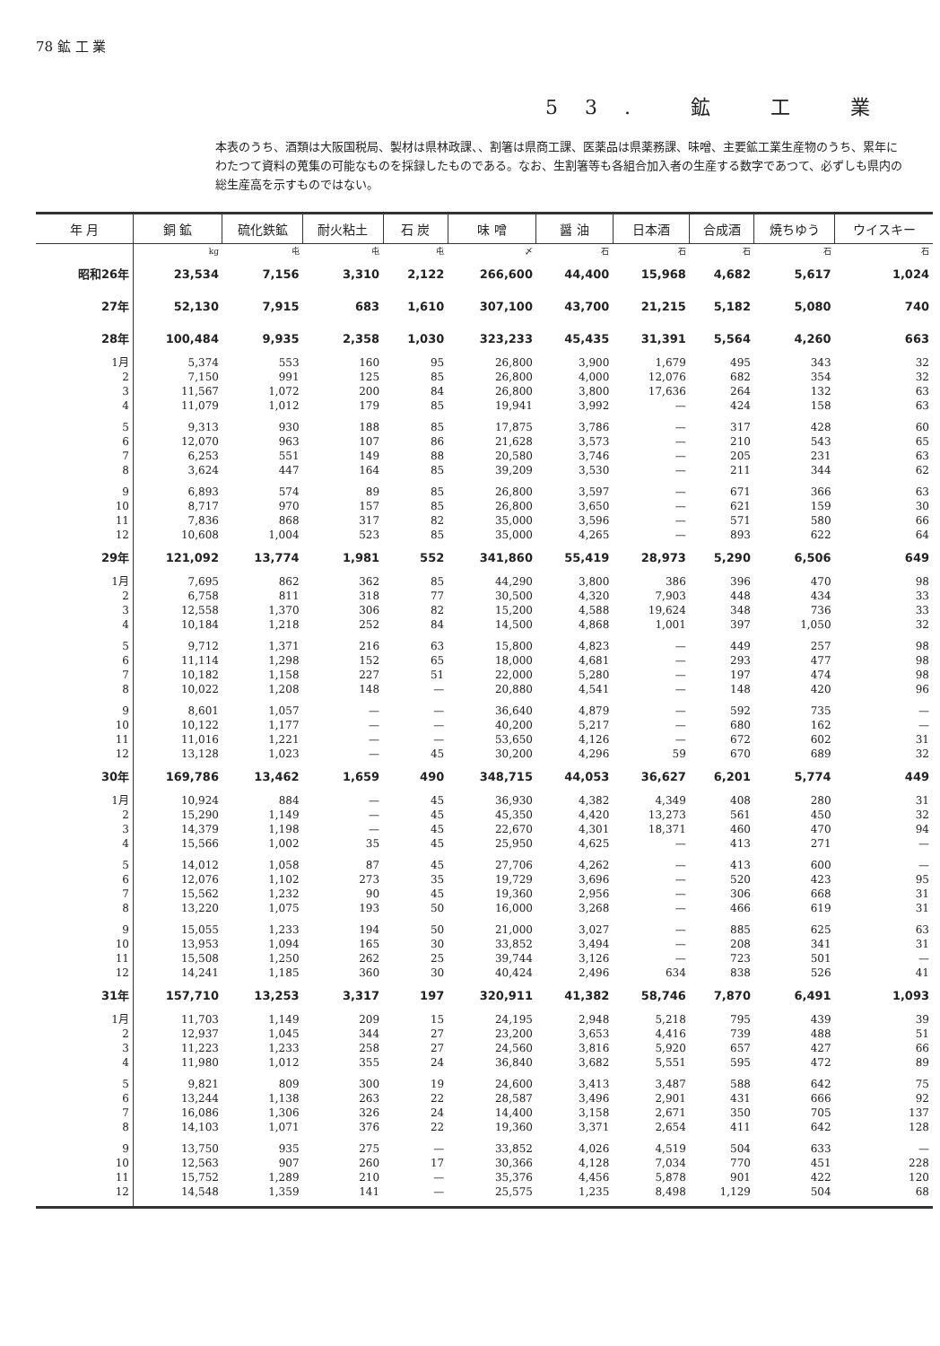78 鉱 工 業
53. 鉱 工 業
本表のうち、酒類は大阪国税局、製材は県林政課、、割箸は県商工課、医薬品は県薬務課、味噌、主要鉱工業生産物のうち、累年にわたつて資料の蒐集の可能なものを採録したものである。なお、生割箸等も各組合加入者の生産する数字であつて、必ずしも県内の総生産高を示すものではない。
| 年 月 | 銅 鉱 | 硫化鉄鉱 | 耐火粘土 | 石 炭 | 味 噌 | 醤 油 | 日本酒 | 合成酒 | 焼ちゆう | ウイスキー |
| --- | --- | --- | --- | --- | --- | --- | --- | --- | --- | --- |
| | kg | 屯 | 屯 | 屯 | 〆 | 石 | 石 | 石 | 石 | 石 |
| 昭和26年 | 23,534 | 7,156 | 3,310 | 2,122 | 266,600 | 44,400 | 15,968 | 4,682 | 5,617 | 1,024 |
| 27年 | 52,130 | 7,915 | 683 | 1,610 | 307,100 | 43,700 | 21,215 | 5,182 | 5,080 | 740 |
| 28年 | 100,484 | 9,935 | 2,358 | 1,030 | 323,233 | 45,435 | 31,391 | 5,564 | 4,260 | 663 |
| 1月 | 5,374 | 553 | 160 | 95 | 26,800 | 3,900 | 1,679 | 495 | 343 | 32 |
| 2 | 7,150 | 991 | 125 | 85 | 26,800 | 4,000 | 12,076 | 682 | 354 | 32 |
| 3 | 11,567 | 1,072 | 200 | 84 | 26,800 | 3,800 | 17,636 | 264 | 132 | 63 |
| 4 | 11,079 | 1,012 | 179 | 85 | 19,941 | 3,992 | — | 424 | 158 | 63 |
| 5 | 9,313 | 930 | 188 | 85 | 17,875 | 3,786 | — | 317 | 428 | 60 |
| 6 | 12,070 | 963 | 107 | 86 | 21,628 | 3,573 | — | 210 | 543 | 65 |
| 7 | 6,253 | 551 | 149 | 88 | 20,580 | 3,746 | — | 205 | 231 | 63 |
| 8 | 3,624 | 447 | 164 | 85 | 39,209 | 3,530 | — | 211 | 344 | 62 |
| 9 | 6,893 | 574 | 89 | 85 | 26,800 | 3,597 | — | 671 | 366 | 63 |
| 10 | 8,717 | 970 | 157 | 85 | 26,800 | 3,650 | — | 621 | 159 | 30 |
| 11 | 7,836 | 868 | 317 | 82 | 35,000 | 3,596 | — | 571 | 580 | 66 |
| 12 | 10,608 | 1,004 | 523 | 85 | 35,000 | 4,265 | — | 893 | 622 | 64 |
| 29年 | 121,092 | 13,774 | 1,981 | 552 | 341,860 | 55,419 | 28,973 | 5,290 | 6,506 | 649 |
| 1月 | 7,695 | 862 | 362 | 85 | 44,290 | 3,800 | 386 | 396 | 470 | 98 |
| 2 | 6,758 | 811 | 318 | 77 | 30,500 | 4,320 | 7,903 | 448 | 434 | 33 |
| 3 | 12,558 | 1,370 | 306 | 82 | 15,200 | 4,588 | 19,624 | 348 | 736 | 33 |
| 4 | 10,184 | 1,218 | 252 | 84 | 14,500 | 4,868 | 1,001 | 397 | 1,050 | 32 |
| 5 | 9,712 | 1,371 | 216 | 63 | 15,800 | 4,823 | — | 449 | 257 | 98 |
| 6 | 11,114 | 1,298 | 152 | 65 | 18,000 | 4,681 | — | 293 | 477 | 98 |
| 7 | 10,182 | 1,158 | 227 | 51 | 22,000 | 5,280 | — | 197 | 474 | 98 |
| 8 | 10,022 | 1,208 | 148 | — | 20,880 | 4,541 | — | 148 | 420 | 96 |
| 9 | 8,601 | 1,057 | — | — | 36,640 | 4,879 | — | 592 | 735 | — |
| 10 | 10,122 | 1,177 | — | — | 40,200 | 5,217 | — | 680 | 162 | — |
| 11 | 11,016 | 1,221 | — | — | 53,650 | 4,126 | — | 672 | 602 | 31 |
| 12 | 13,128 | 1,023 | — | 45 | 30,200 | 4,296 | 59 | 670 | 689 | 32 |
| 30年 | 169,786 | 13,462 | 1,659 | 490 | 348,715 | 44,053 | 36,627 | 6,201 | 5,774 | 449 |
| 1月 | 10,924 | 884 | — | 45 | 36,930 | 4,382 | 4,349 | 408 | 280 | 31 |
| 2 | 15,290 | 1,149 | — | 45 | 45,350 | 4,420 | 13,273 | 561 | 450 | 32 |
| 3 | 14,379 | 1,198 | — | 45 | 22,670 | 4,301 | 18,371 | 460 | 470 | 94 |
| 4 | 15,566 | 1,002 | 35 | 45 | 25,950 | 4,625 | — | 413 | 271 | — |
| 5 | 14,012 | 1,058 | 87 | 45 | 27,706 | 4,262 | — | 413 | 600 | — |
| 6 | 12,076 | 1,102 | 273 | 35 | 19,729 | 3,696 | — | 520 | 423 | 95 |
| 7 | 15,562 | 1,232 | 90 | 45 | 19,360 | 2,956 | — | 306 | 668 | 31 |
| 8 | 13,220 | 1,075 | 193 | 50 | 16,000 | 3,268 | — | 466 | 619 | 31 |
| 9 | 15,055 | 1,233 | 194 | 50 | 21,000 | 3,027 | — | 885 | 625 | 63 |
| 10 | 13,953 | 1,094 | 165 | 30 | 33,852 | 3,494 | — | 208 | 341 | 31 |
| 11 | 15,508 | 1,250 | 262 | 25 | 39,744 | 3,126 | — | 723 | 501 | — |
| 12 | 14,241 | 1,185 | 360 | 30 | 40,424 | 2,496 | 634 | 838 | 526 | 41 |
| 31年 | 157,710 | 13,253 | 3,317 | 197 | 320,911 | 41,382 | 58,746 | 7,870 | 6,491 | 1,093 |
| 1月 | 11,703 | 1,149 | 209 | 15 | 24,195 | 2,948 | 5,218 | 795 | 439 | 39 |
| 2 | 12,937 | 1,045 | 344 | 27 | 23,200 | 3,653 | 4,416 | 739 | 488 | 51 |
| 3 | 11,223 | 1,233 | 258 | 27 | 24,560 | 3,816 | 5,920 | 657 | 427 | 66 |
| 4 | 11,980 | 1,012 | 355 | 24 | 36,840 | 3,682 | 5,551 | 595 | 472 | 89 |
| 5 | 9,821 | 809 | 300 | 19 | 24,600 | 3,413 | 3,487 | 588 | 642 | 75 |
| 6 | 13,244 | 1,138 | 263 | 22 | 28,587 | 3,496 | 2,901 | 431 | 666 | 92 |
| 7 | 16,086 | 1,306 | 326 | 24 | 14,400 | 3,158 | 2,671 | 350 | 705 | 137 |
| 8 | 14,103 | 1,071 | 376 | 22 | 19,360 | 3,371 | 2,654 | 411 | 642 | 128 |
| 9 | 13,750 | 935 | 275 | — | 33,852 | 4,026 | 4,519 | 504 | 633 | — |
| 10 | 12,563 | 907 | 260 | 17 | 30,366 | 4,128 | 7,034 | 770 | 451 | 228 |
| 11 | 15,752 | 1,289 | 210 | — | 35,376 | 4,456 | 5,878 | 901 | 422 | 120 |
| 12 | 14,548 | 1,359 | 141 | — | 25,575 | 1,235 | 8,498 | 1,129 | 504 | 68 |